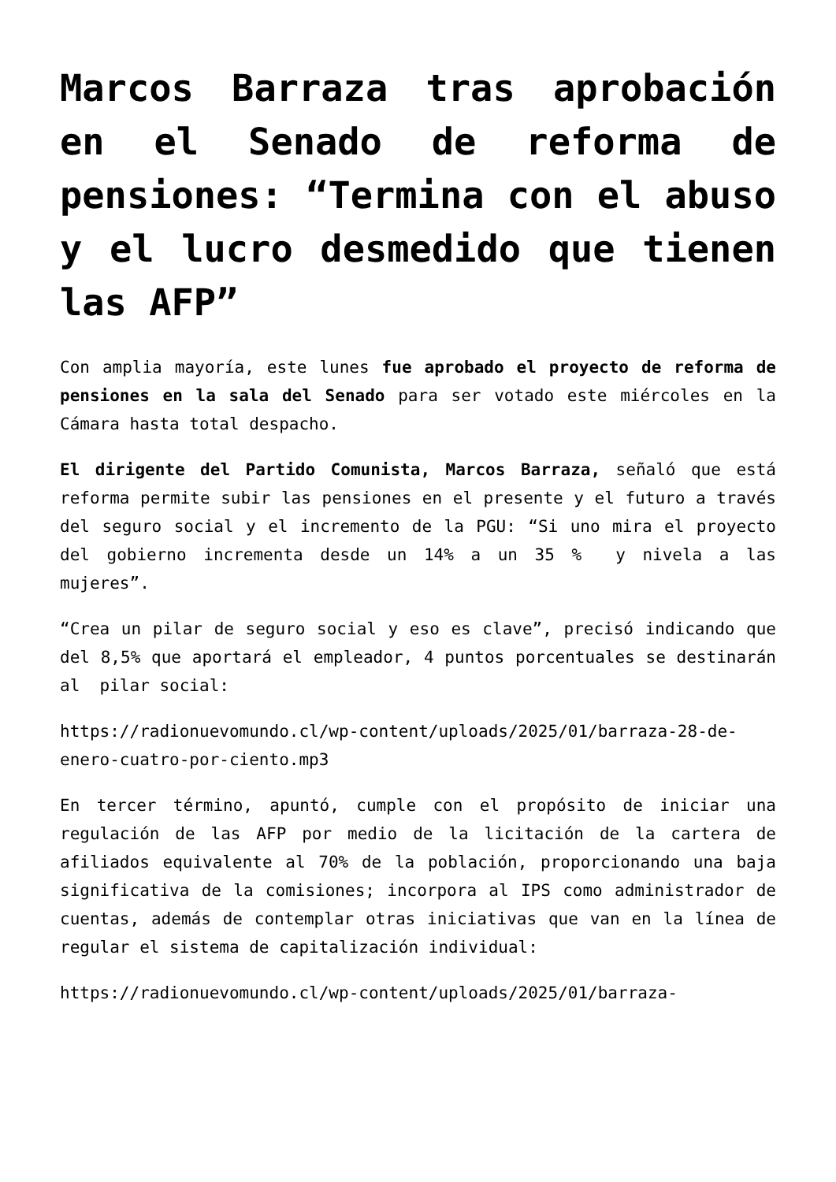Marcos Barraza tras aprobación en el Senado de reforma de pensiones: “Termina con el abuso y el lucro desmedido que tienen las AFP”
Con amplia mayoría, este lunes fue aprobado el proyecto de reforma de pensiones en la sala del Senado para ser votado este miércoles en la Cámara hasta total despacho.
El dirigente del Partido Comunista, Marcos Barraza, señaló que está reforma permite subir las pensiones en el presente y el futuro a través del seguro social y el incremento de la PGU: “Si uno mira el proyecto del gobierno incrementa desde un 14% a un 35 % y nivela a las mujeres”.
“Crea un pilar de seguro social y eso es clave”, precisó indicando que del 8,5% que aportará el empleador, 4 puntos porcentuales se destinarán al pilar social:
https://radionuevomundo.cl/wp-content/uploads/2025/01/barraza-28-de-enero-cuatro-por-ciento.mp3
En tercer término, apuntó, cumple con el propósito de iniciar una regulación de las AFP por medio de la licitación de la cartera de afiliados equivalente al 70% de la población, proporcionando una baja significativa de la comisiones; incorpora al IPS como administrador de cuentas, además de contemplar otras iniciativas que van en la línea de regular el sistema de capitalización individual:
https://radionuevomundo.cl/wp-content/uploads/2025/01/barraza-